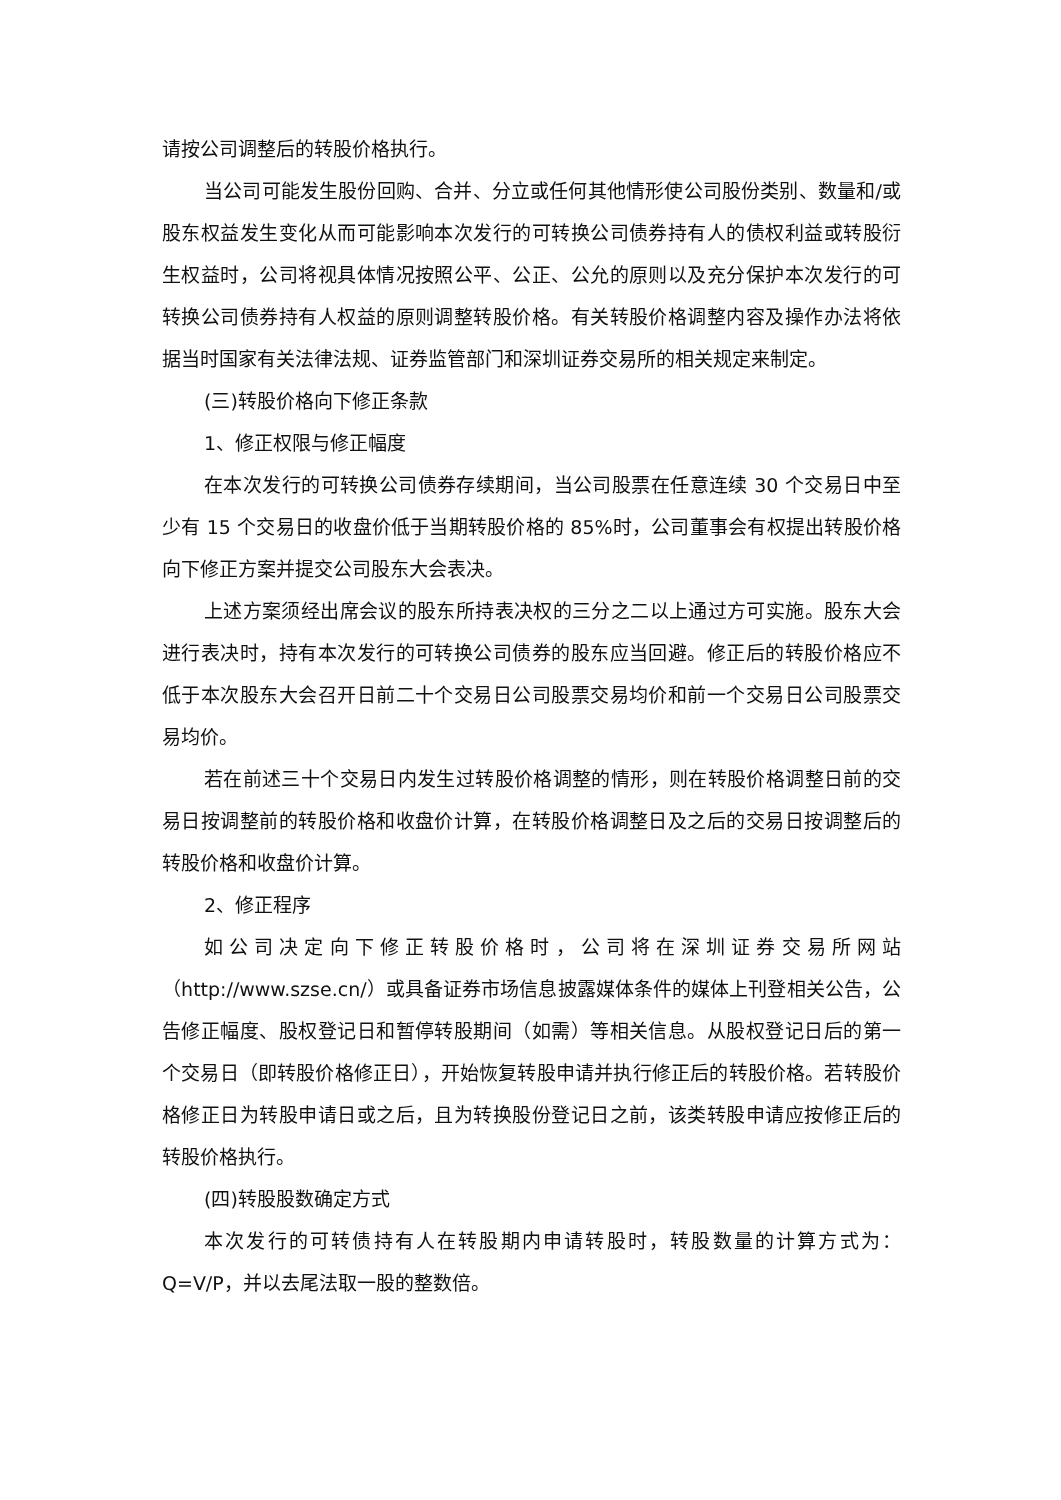请按公司调整后的转股价格执行。
当公司可能发生股份回购、合并、分立或任何其他情形使公司股份类别、数量和/或股东权益发生变化从而可能影响本次发行的可转换公司债券持有人的债权利益或转股衍生权益时，公司将视具体情况按照公平、公正、公允的原则以及充分保护本次发行的可转换公司债券持有人权益的原则调整转股价格。有关转股价格调整内容及操作办法将依据当时国家有关法律法规、证券监管部门和深圳证券交易所的相关规定来制定。
(三)转股价格向下修正条款
1、修正权限与修正幅度
在本次发行的可转换公司债券存续期间，当公司股票在任意连续 30 个交易日中至少有 15 个交易日的收盘价低于当期转股价格的 85%时，公司董事会有权提出转股价格向下修正方案并提交公司股东大会表决。
上述方案须经出席会议的股东所持表决权的三分之二以上通过方可实施。股东大会进行表决时，持有本次发行的可转换公司债券的股东应当回避。修正后的转股价格应不低于本次股东大会召开日前二十个交易日公司股票交易均价和前一个交易日公司股票交易均价。
若在前述三十个交易日内发生过转股价格调整的情形，则在转股价格调整日前的交易日按调整前的转股价格和收盘价计算，在转股价格调整日及之后的交易日按调整后的转股价格和收盘价计算。
2、修正程序
如公司决定向下修正转股价格时，公司将在深圳证券交易所网站（http://www.szse.cn/）或具备证券市场信息披露媒体条件的媒体上刊登相关公告，公告修正幅度、股权登记日和暂停转股期间（如需）等相关信息。从股权登记日后的第一个交易日（即转股价格修正日），开始恢复转股申请并执行修正后的转股价格。若转股价格修正日为转股申请日或之后，且为转换股份登记日之前，该类转股申请应按修正后的转股价格执行。
(四)转股股数确定方式
本次发行的可转债持有人在转股期内申请转股时，转股数量的计算方式为：Q=V/P，并以去尾法取一股的整数倍。